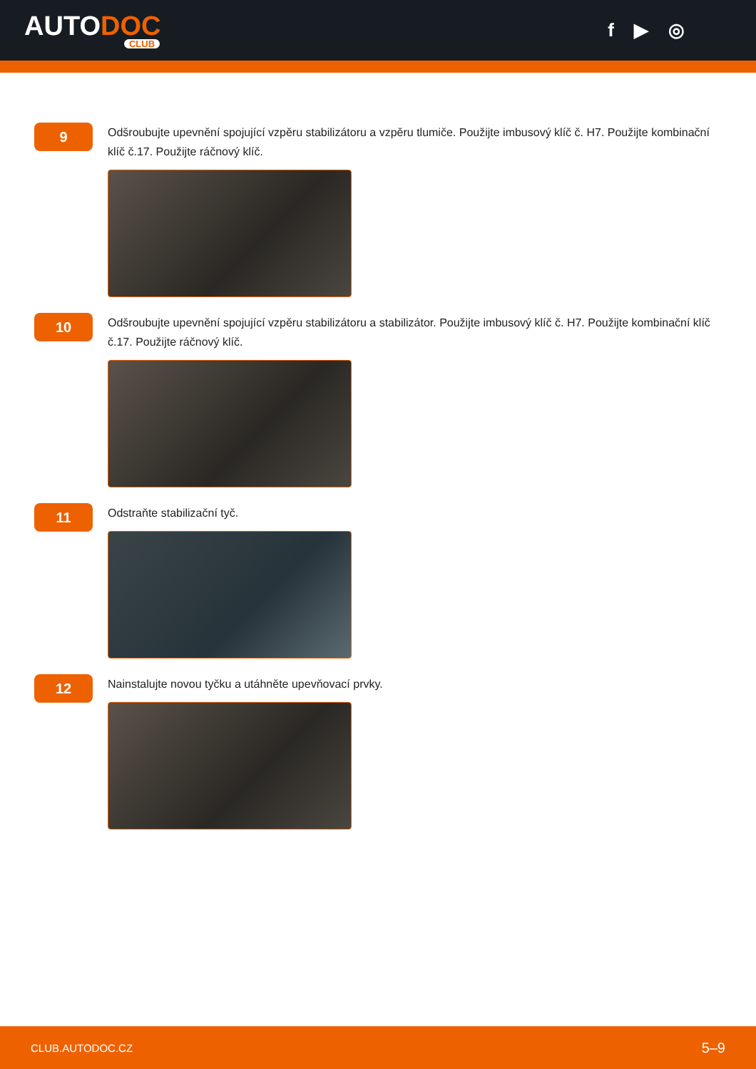AUTODOC
CLUB
f ▶ ◎
9
Odšroubujte upevnění spojující vzpěru stabilizátoru a vzpěru tlumiče. Použijte imbusový klíč č. H7. Použijte kombinační klíč č.17. Použijte ráčnový klíč.
10
Odšroubujte upevnění spojující vzpěru stabilizátoru a stabilizátor. Použijte imbusový klíč č. H7. Použijte kombinační klíč č.17. Použijte ráčnový klíč.
11
Odstraňte stabilizační tyč.
12
Nainstalujte novou tyčku a utáhněte upevňovací prvky.
CLUB.AUTODOC.CZ 5–9